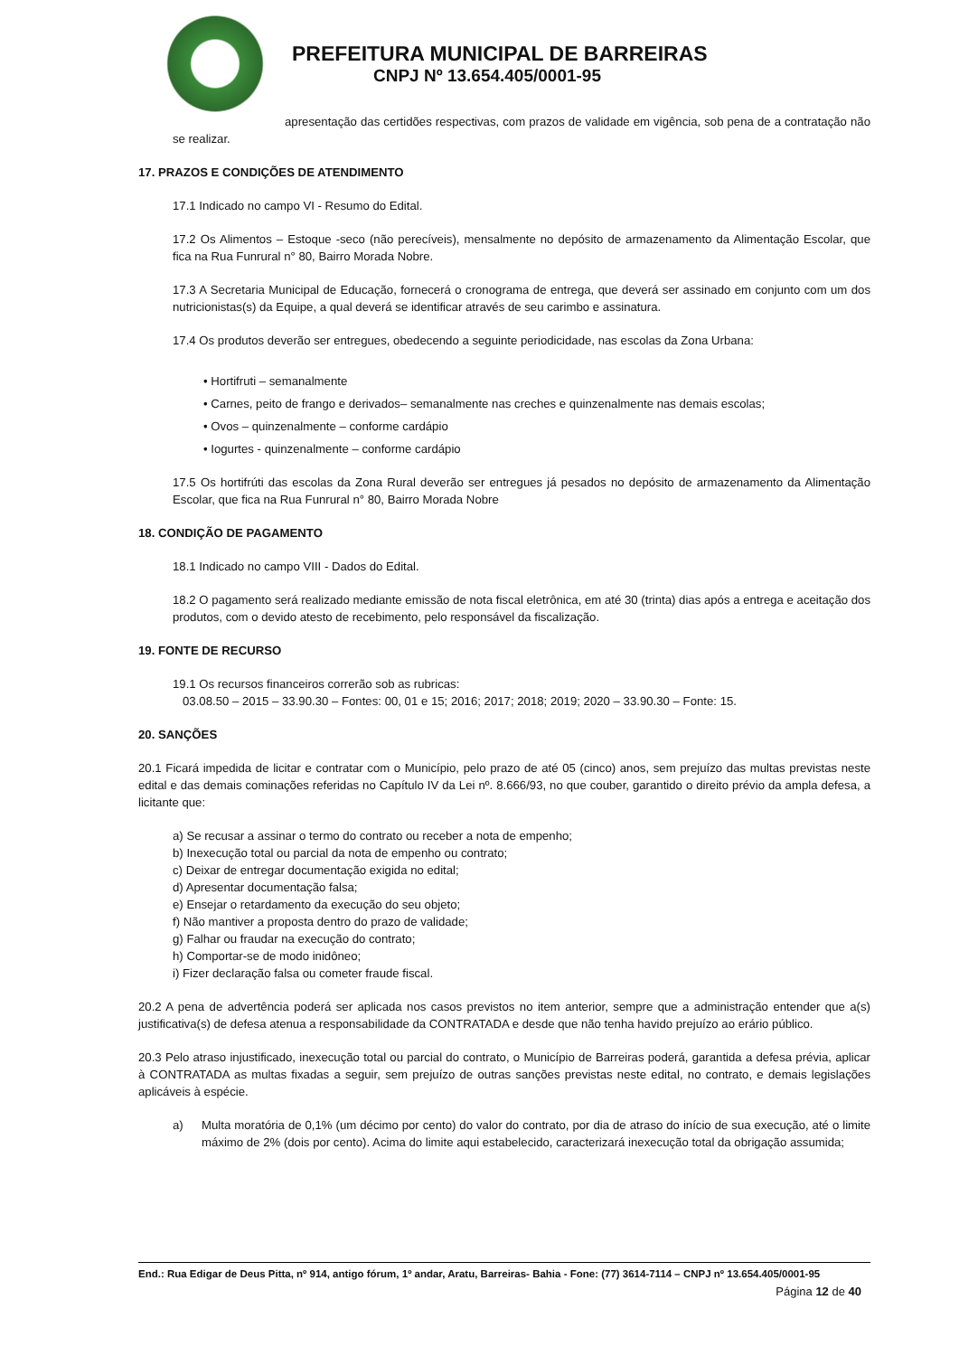PREFEITURA MUNICIPAL DE BARREIRAS
CNPJ Nº 13.654.405/0001-95
apresentação das certidões respectivas, com prazos de validade em vigência, sob pena de a contratação não se realizar.
17. PRAZOS E CONDIÇÕES DE ATENDIMENTO
17.1 Indicado no campo VI - Resumo do Edital.
17.2 Os Alimentos – Estoque -seco (não perecíveis), mensalmente no depósito de armazenamento da Alimentação Escolar, que fica na Rua Funrural n° 80, Bairro Morada Nobre.
17.3 A Secretaria Municipal de Educação, fornecerá o cronograma de entrega, que deverá ser assinado em conjunto com um dos nutricionistas(s) da Equipe, a qual deverá se identificar através de seu carimbo e assinatura.
17.4 Os produtos deverão ser entregues, obedecendo a seguinte periodicidade, nas escolas da Zona Urbana:
• Hortifruti – semanalmente
• Carnes, peito de frango e derivados– semanalmente nas creches e quinzenalmente nas demais escolas;
• Ovos – quinzenalmente – conforme cardápio
• Iogurtes - quinzenalmente – conforme cardápio
17.5 Os hortifrúti das escolas da Zona Rural deverão ser entregues já pesados no depósito de armazenamento da Alimentação Escolar, que fica na Rua Funrural n° 80, Bairro Morada Nobre
18. CONDIÇÃO DE PAGAMENTO
18.1 Indicado no campo VIII - Dados do Edital.
18.2 O pagamento será realizado mediante emissão de nota fiscal eletrônica, em até 30 (trinta) dias após a entrega e aceitação dos produtos, com o devido atesto de recebimento, pelo responsável da fiscalização.
19. FONTE DE RECURSO
19.1 Os recursos financeiros correrão sob as rubricas:
03.08.50 – 2015 – 33.90.30 – Fontes: 00, 01 e 15; 2016; 2017; 2018; 2019; 2020 – 33.90.30 – Fonte: 15.
20. SANÇÕES
20.1 Ficará impedida de licitar e contratar com o Município, pelo prazo de até 05 (cinco) anos, sem prejuízo das multas previstas neste edital e das demais cominações referidas no Capítulo IV da Lei nº. 8.666/93, no que couber, garantido o direito prévio da ampla defesa, a licitante que:
a) Se recusar a assinar o termo do contrato ou receber a nota de empenho;
b) Inexecução total ou parcial da nota de empenho ou contrato;
c) Deixar de entregar documentação exigida no edital;
d) Apresentar documentação falsa;
e) Ensejar o retardamento da execução do seu objeto;
f) Não mantiver a proposta dentro do prazo de validade;
g) Falhar ou fraudar na execução do contrato;
h) Comportar-se de modo inidôneo;
i) Fizer declaração falsa ou cometer fraude fiscal.
20.2 A pena de advertência poderá ser aplicada nos casos previstos no item anterior, sempre que a administração entender que a(s) justificativa(s) de defesa atenua a responsabilidade da CONTRATADA e desde que não tenha havido prejuízo ao erário público.
20.3 Pelo atraso injustificado, inexecução total ou parcial do contrato, o Município de Barreiras poderá, garantida a defesa prévia, aplicar à CONTRATADA as multas fixadas a seguir, sem prejuízo de outras sanções previstas neste edital, no contrato, e demais legislações aplicáveis à espécie.
a) Multa moratória de 0,1% (um décimo por cento) do valor do contrato, por dia de atraso do início de sua execução, até o limite máximo de 2% (dois por cento). Acima do limite aqui estabelecido, caracterizará inexecução total da obrigação assumida;
End.: Rua Edigar de Deus Pitta, nº 914, antigo fórum, 1º andar, Aratu, Barreiras- Bahia - Fone: (77) 3614-7114 – CNPJ nº 13.654.405/0001-95
Página 12 de 40